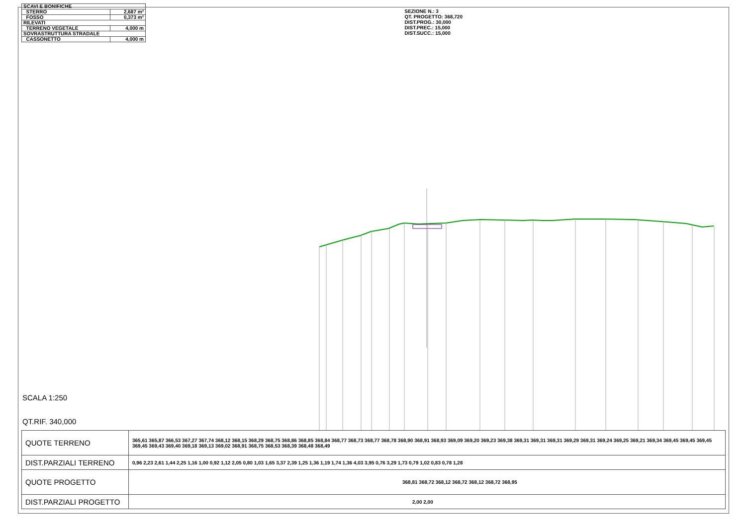| SCAVI E BONIFICHE | |
| STERRO | 2,687 m² |
| FOSSO | 0,373 m² |
| RILEVATI | |
| TERRENO VEGETALE | 4,000 m |
| SOVRASTRUTTURA STRADALE | |
| CASSONETTO | 4,000 m |
SEZIONE N.: 3
QT. PROGETTO: 368,720
DIST.PROG.: 30,000
DIST.PREC.: 15,000
DIST.SUCC.: 15,000
SCALA 1:250
QT.RIF. 340,000
| QUOTE TERRENO | 365,61 365,87 366,53 367,27 367,74 368,12 368,15 368,29 368,75 368,86 368,85 368,84 368,77 368,73 368,77 368,78 368,90 368,91 368,93 369,09 369,20 369,23 369,38 369,31 369,31 369,31 369,29 369,31 369,24 369,25 369,21 369,34 369,45 369,45 369,45 369,45 369,43 369,40 369,18 369,13 369,02 368,91 368,75 368,53 368,39 368,48 368,49 |
| DIST.PARZIALI TERRENO | 0,96 2,23 2,61 1,44 2,25 1,16 1,00 0,92 1,12 2,05 0,80 1,03 1,65 3,37 2,39 1,25 1,36 1,19 1,74 1,36 4,03 3,95 0,76 3,29 1,73 0,79 1,02 0,83 0,78 1,28 |
| QUOTE PROGETTO | 368,81 368,72 368,12 368,72 368,12 368,72 368,95 |
| DIST.PARZIALI PROGETTO | 2,00 2,00 |